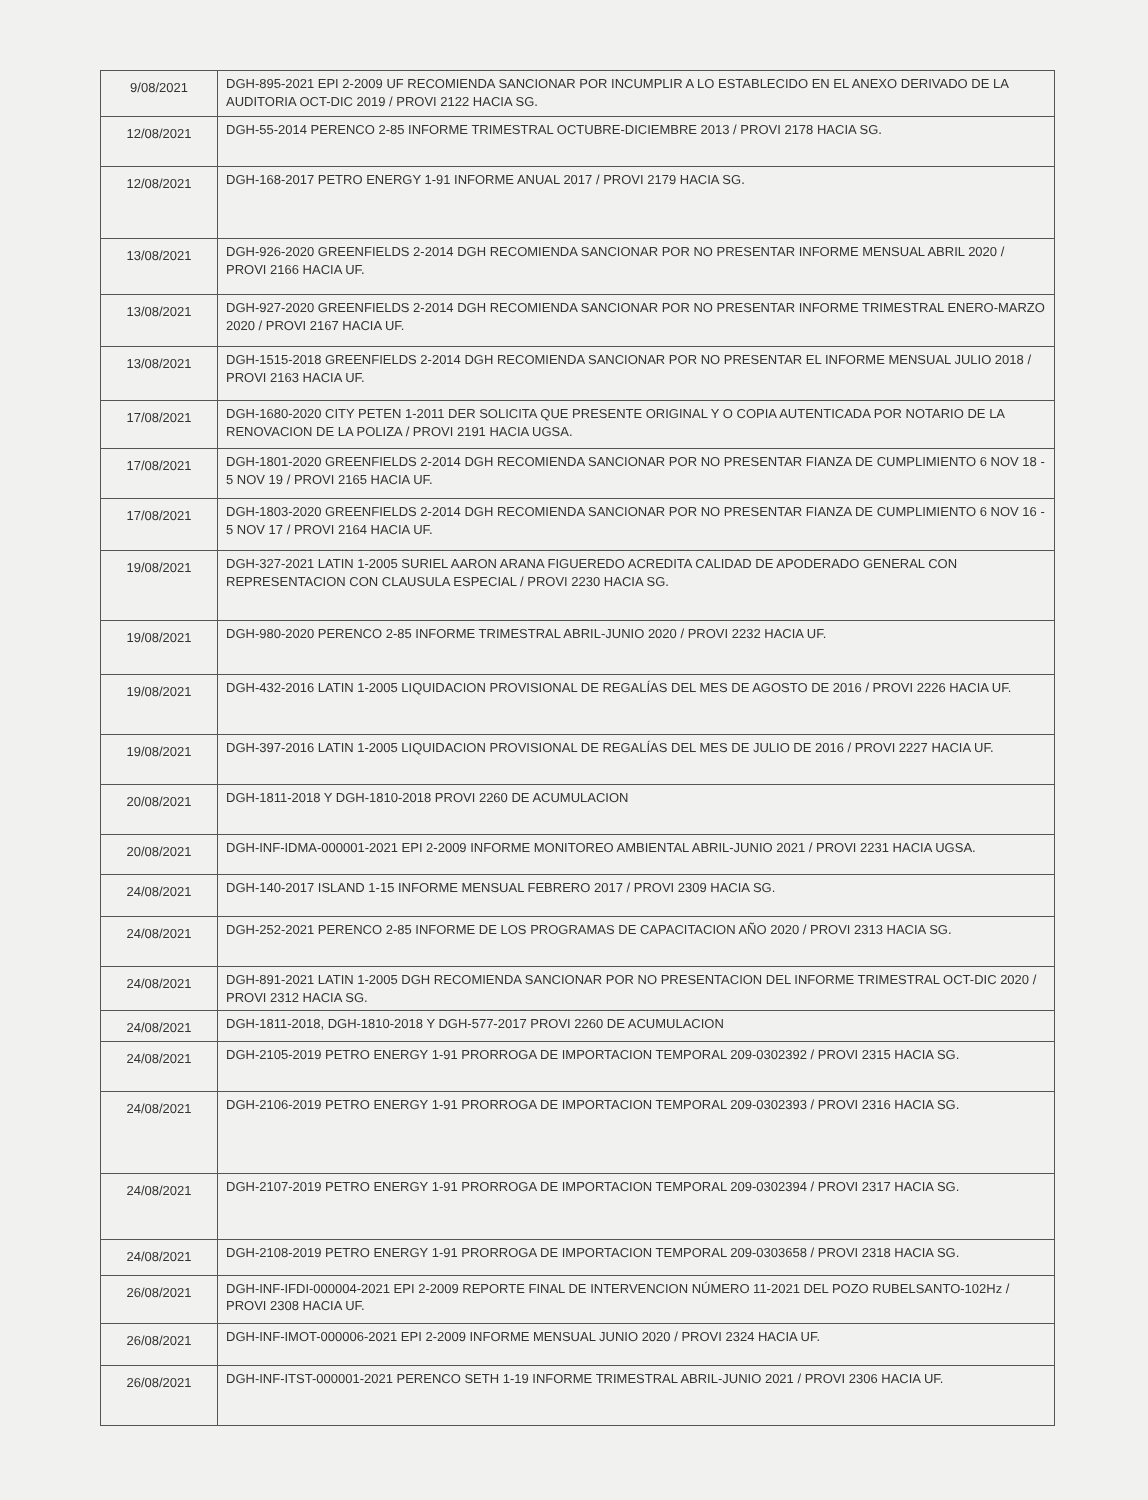| 9/08/2021 | DGH-895-2021 EPI 2-2009 UF RECOMIENDA SANCIONAR POR INCUMPLIR A LO ESTABLECIDO EN EL ANEXO DERIVADO DE LA AUDITORIA OCT-DIC 2019 / PROVI 2122 HACIA SG. |
| 12/08/2021 | DGH-55-2014 PERENCO 2-85 INFORME TRIMESTRAL OCTUBRE-DICIEMBRE 2013 / PROVI 2178 HACIA SG. |
| 12/08/2021 | DGH-168-2017 PETRO ENERGY 1-91 INFORME ANUAL 2017 / PROVI 2179 HACIA SG. |
| 13/08/2021 | DGH-926-2020 GREENFIELDS 2-2014 DGH RECOMIENDA SANCIONAR POR NO PRESENTAR INFORME MENSUAL ABRIL 2020 / PROVI 2166 HACIA UF. |
| 13/08/2021 | DGH-927-2020 GREENFIELDS 2-2014 DGH RECOMIENDA SANCIONAR POR NO PRESENTAR INFORME TRIMESTRAL ENERO-MARZO 2020 / PROVI 2167 HACIA UF. |
| 13/08/2021 | DGH-1515-2018 GREENFIELDS 2-2014 DGH RECOMIENDA SANCIONAR POR NO PRESENTAR EL INFORME MENSUAL JULIO 2018 / PROVI 2163 HACIA UF. |
| 17/08/2021 | DGH-1680-2020 CITY PETEN 1-2011 DER SOLICITA QUE PRESENTE ORIGINAL Y O COPIA AUTENTICADA POR NOTARIO DE LA RENOVACION DE LA POLIZA / PROVI 2191 HACIA UGSA. |
| 17/08/2021 | DGH-1801-2020 GREENFIELDS 2-2014 DGH RECOMIENDA SANCIONAR POR NO PRESENTAR FIANZA DE CUMPLIMIENTO 6 NOV 18 - 5 NOV 19 / PROVI 2165 HACIA UF. |
| 17/08/2021 | DGH-1803-2020 GREENFIELDS 2-2014 DGH RECOMIENDA SANCIONAR POR NO PRESENTAR FIANZA DE CUMPLIMIENTO 6 NOV 16 - 5 NOV 17 / PROVI 2164 HACIA UF. |
| 19/08/2021 | DGH-327-2021 LATIN 1-2005 SURIEL AARON ARANA FIGUEREDO ACREDITA CALIDAD DE APODERADO GENERAL CON REPRESENTACION CON CLAUSULA ESPECIAL / PROVI 2230 HACIA SG. |
| 19/08/2021 | DGH-980-2020 PERENCO 2-85 INFORME TRIMESTRAL ABRIL-JUNIO 2020 / PROVI 2232 HACIA UF. |
| 19/08/2021 | DGH-432-2016 LATIN 1-2005 LIQUIDACION PROVISIONAL DE REGALÍAS DEL MES DE AGOSTO DE 2016 / PROVI 2226 HACIA UF. |
| 19/08/2021 | DGH-397-2016 LATIN 1-2005 LIQUIDACION PROVISIONAL DE REGALÍAS DEL MES DE JULIO DE 2016 / PROVI 2227 HACIA UF. |
| 20/08/2021 | DGH-1811-2018 Y DGH-1810-2018 PROVI 2260 DE ACUMULACION |
| 20/08/2021 | DGH-INF-IDMA-000001-2021 EPI 2-2009 INFORME MONITOREO AMBIENTAL ABRIL-JUNIO 2021 / PROVI 2231 HACIA UGSA. |
| 24/08/2021 | DGH-140-2017 ISLAND 1-15 INFORME MENSUAL FEBRERO 2017 / PROVI 2309 HACIA SG. |
| 24/08/2021 | DGH-252-2021 PERENCO 2-85 INFORME DE LOS PROGRAMAS DE CAPACITACION AÑO 2020 / PROVI 2313 HACIA SG. |
| 24/08/2021 | DGH-891-2021 LATIN 1-2005 DGH RECOMIENDA SANCIONAR POR NO PRESENTACION DEL INFORME TRIMESTRAL OCT-DIC 2020 / PROVI 2312 HACIA SG. |
| 24/08/2021 | DGH-1811-2018, DGH-1810-2018 Y DGH-577-2017 PROVI 2260 DE ACUMULACION |
| 24/08/2021 | DGH-2105-2019 PETRO ENERGY 1-91 PRORROGA DE IMPORTACION TEMPORAL 209-0302392 / PROVI 2315 HACIA SG. |
| 24/08/2021 | DGH-2106-2019 PETRO ENERGY 1-91 PRORROGA DE IMPORTACION TEMPORAL 209-0302393 / PROVI 2316 HACIA SG. |
| 24/08/2021 | DGH-2107-2019 PETRO ENERGY 1-91 PRORROGA DE IMPORTACION TEMPORAL 209-0302394 / PROVI 2317 HACIA SG. |
| 24/08/2021 | DGH-2108-2019 PETRO ENERGY 1-91 PRORROGA DE IMPORTACION TEMPORAL 209-0303658 / PROVI 2318 HACIA SG. |
| 26/08/2021 | DGH-INF-IFDI-000004-2021 EPI 2-2009 REPORTE FINAL DE INTERVENCION NÚMERO 11-2021 DEL POZO RUBELSANTO-102Hz / PROVI 2308 HACIA UF. |
| 26/08/2021 | DGH-INF-IMOT-000006-2021 EPI 2-2009 INFORME MENSUAL JUNIO 2020 / PROVI 2324 HACIA UF. |
| 26/08/2021 | DGH-INF-ITST-000001-2021 PERENCO SETH 1-19 INFORME TRIMESTRAL ABRIL-JUNIO 2021 / PROVI 2306 HACIA UF. |